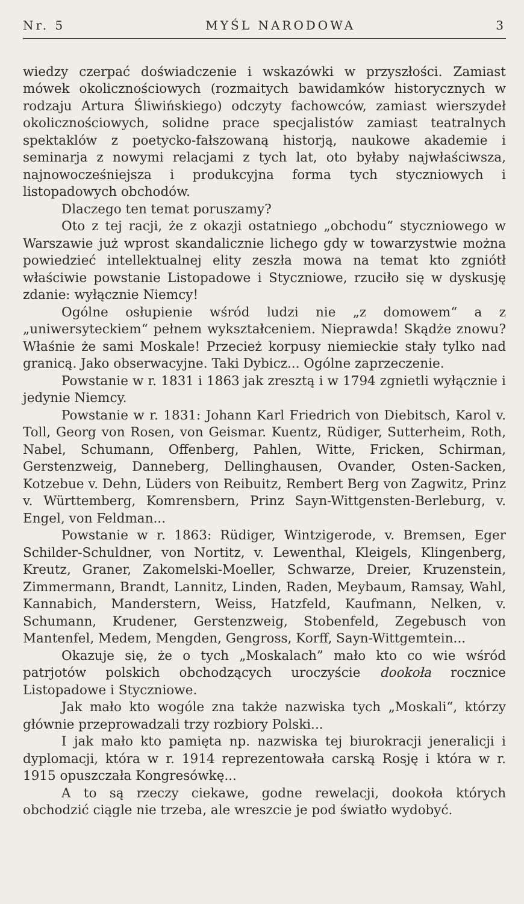Nr. 5 MYŚL NARODOWA 3
wiedzy czerpać doświadczenie i wskazówki w przyszłości. Zamiast mówek okolicznościowych (rozmaitych bawidamków historycznych w rodzaju Artura Śliwińskiego) odczyty fachowców, zamiast wierszydeł okolicznościowych, solidne prace specjalistów zamiast teatralnych spektaklów z poetycko-fałszowaną historją, naukowe akademie i seminarja z nowymi relacjami z tych lat, oto byłaby najwłaściwsza, najnowocześniejsza i produkcyjna forma tych styczniowych i listopadowych obchodów.
Dlaczego ten temat poruszamy?
Oto z tej racji, że z okazji ostatniego „obchodu“ styczniowego w Warszawie już wprost skandalicznie lichego gdy w towarzystwie można powiedzieć intellektualnej elity zeszła mowa na temat kto zgniótł właściwie powstanie Listopadowe i Styczniowe, rzuciło się w dyskusję zdanie: wyłącznie Niemcy!
Ogólne osłupienie wśród ludzi nie „z domowem“ a z „uniwersyteckiem“ pełnem wykształceniem. Nieprawda! Skądże znowu? Właśnie że sami Moskale! Przecież korpusy niemieckie stały tylko nad granicą. Jako obserwacyjne. Taki Dybicz... Ogólne zaprzeczenie.
Powstanie w r. 1831 i 1863 jak zresztą i w 1794 zgnietli wyłącznie i jedynie Niemcy.
Powstanie w r. 1831: Johann Karl Friedrich von Diebitsch, Karol v. Toll, Georg von Rosen, von Geismar. Kuentz, Rüdiger, Sutterheim, Roth, Nabel, Schumann, Offenberg, Pahlen, Witte, Fricken, Schirman, Gerstenzweig, Danneberg, Dellinghausen, Ovander, Osten-Sacken, Kotzebue v. Dehn, Lüders von Reibuitz, Rembert Berg von Zagwitz, Prinz v. Württemberg, Komrensbern, Prinz Sayn-Wittgensten-Berleburg, v. Engel, von Feldman...
Powstanie w r. 1863: Rüdiger, Wintzigerode, v. Bremsen, Eger Schilder-Schuldner, von Nortitz, v. Lewenthal, Kleigels, Klingenberg, Kreutz, Graner, Zakomelski-Moeller, Schwarze, Dreier, Kruzenstein, Zimmermann, Brandt, Lannitz, Linden, Raden, Meybaum, Ramsay, Wahl, Kannabich, Manderstern, Weiss, Hatzfeld, Kaufmann, Nelken, v. Schumann, Krudener, Gerstenzweig, Stobenfeld, Zegebusch von Mantenfel, Medem, Mengden, Gengross, Korff, Sayn-Wittgemtein...
Okazuje się, że o tych „Moskalach” mało kto co wie wśród patrjotów polskich obchodzących uroczyście dookoła rocznice Listopadowe i Styczniowe.
Jak mało kto wogóle zna także nazwiska tych „Moskali“, którzy głównie przeprowadzali trzy rozbiory Polski...
I jak mało kto pamięta np. nazwiska tej biurokracji jeneralicji i dyplomacji, która w r. 1914 reprezentowała carską Rosję i która w r. 1915 opuszczała Kongresówkę...
A to są rzeczy ciekawe, godne rewelacji, dookoła których obchodzić ciągle nie trzeba, ale wreszcie je pod światło wydobyć.